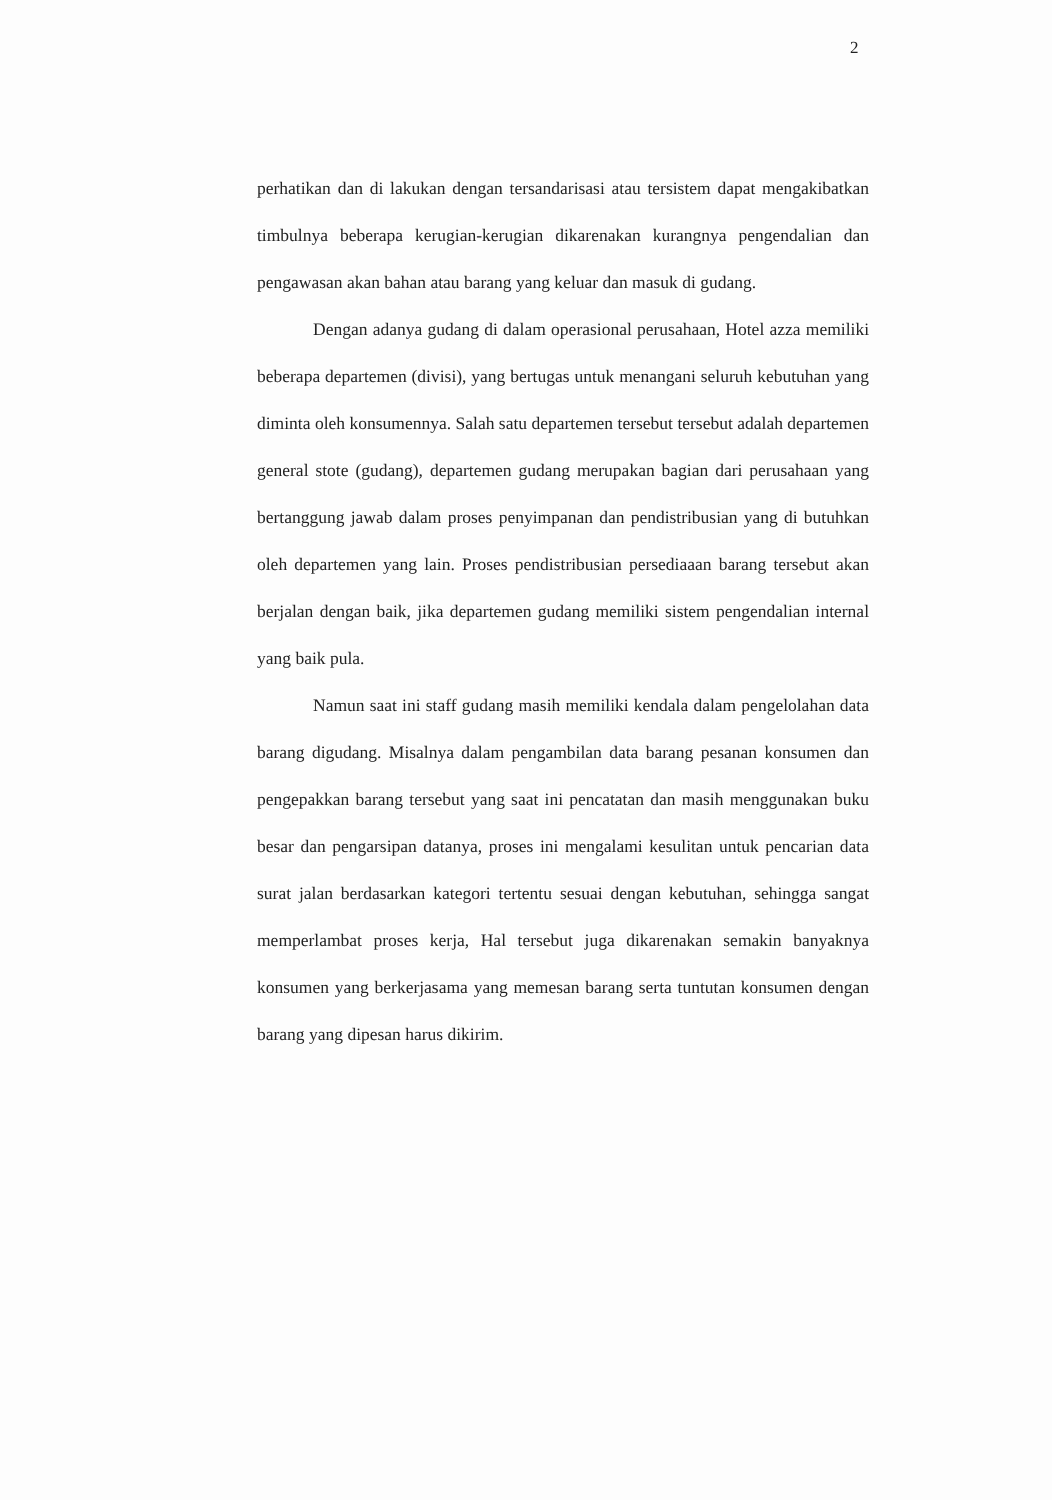2
perhatikan dan di lakukan dengan tersandarisasi atau tersistem dapat mengakibatkan timbulnya beberapa kerugian-kerugian dikarenakan kurangnya pengendalian dan pengawasan akan bahan atau barang yang keluar dan masuk di gudang.
Dengan adanya gudang di dalam operasional perusahaan, Hotel azza memiliki beberapa departemen (divisi), yang bertugas untuk menangani seluruh kebutuhan yang diminta oleh konsumennya. Salah satu departemen tersebut tersebut adalah departemen general stote (gudang), departemen gudang merupakan bagian dari perusahaan yang bertanggung jawab dalam proses penyimpanan dan pendistribusian yang di butuhkan oleh departemen yang lain. Proses pendistribusian persediaaan barang tersebut akan berjalan dengan baik, jika departemen gudang memiliki sistem pengendalian internal yang baik pula.
Namun saat ini staff gudang masih memiliki kendala dalam pengelolahan data barang digudang. Misalnya dalam pengambilan data barang pesanan konsumen dan pengepakkan barang tersebut yang saat ini pencatatan dan masih menggunakan buku besar dan pengarsipan datanya, proses ini mengalami kesulitan untuk pencarian data surat jalan berdasarkan kategori tertentu sesuai dengan kebutuhan, sehingga sangat memperlambat proses kerja, Hal tersebut juga dikarenakan semakin banyaknya konsumen yang berkerjasama yang memesan barang serta tuntutan konsumen dengan barang yang dipesan harus dikirim.